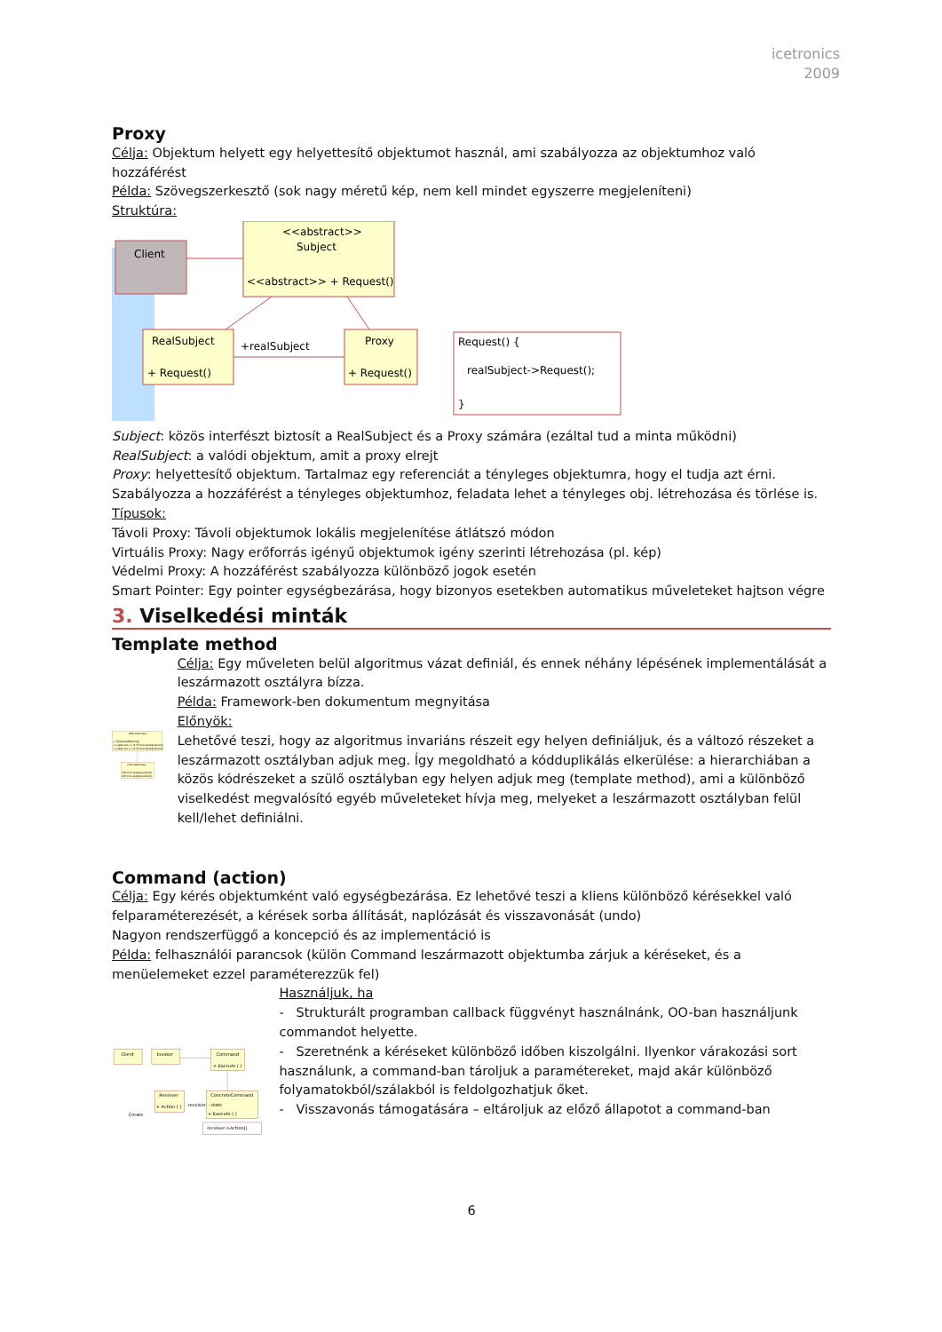icetronics
2009
Proxy
Célja: Objektum helyett egy helyettesítő objektumot használ, ami szabályozza az objektumhoz való hozzáférést
Példa: Szövegszerkesztő (sok nagy méretű kép, nem kell mindet egyszerre megjeleníteni)
Struktúra:
Client
<<abstract>>
Subject
<<abstract>> + Request()
RealSubject
+ Request()
Proxy
+ Request()
+realSubject
Request() {
realSubject->Request();
}
Subject: közös interfészt biztosít a RealSubject és a Proxy számára (ezáltal tud a minta működni)
RealSubject: a valódi objektum, amit a proxy elrejt
Proxy: helyettesítő objektum. Tartalmaz egy referenciát a tényleges objektumra, hogy el tudja azt érni. Szabályozza a hozzáférést a tényleges objektumhoz, feladata lehet a tényleges obj. létrehozása és törlése is.
Típusok:
Távoli Proxy: Távoli objektumok lokális megjelenítése átlátszó módon
Virtuális Proxy: Nagy erőforrás igényű objektumok igény szerinti létrehozása (pl. kép)
Védelmi Proxy: A hozzáférést szabályozza különböző jogok esetén
Smart Pointer: Egy pointer egységbezárása, hogy bizonyos esetekben automatikus műveleteket hajtson végre
3. Viselkedési minták
Template method
AbstractClass
+ TemplateMethod()
<<abstract>> # PrimitiveOperation1()
<<abstract>> # PrimitiveOperation2()
ConcreteClass
#PrimitiveOperation1()
#PrimitiveOperation2()
Célja: Egy műveleten belül algoritmus vázat definiál, és ennek néhány lépésének implementálását a leszármazott osztályra bízza.
Példa: Framework-ben dokumentum megnyitása
Előnyök:
Lehetővé teszi, hogy az algoritmus invariáns részeit egy helyen definiáljuk, és a változó részeket a leszármazott osztályban adjuk meg. Így megoldható a kódduplikálás elkerülése: a hierarchiában a közös kódrészeket a szülő osztályban egy helyen adjuk meg (template method), ami a különböző viselkedést megvalósító egyéb műveleteket hívja meg, melyeket a leszármazott osztályban felül kell/lehet definiálni.
Command (action)
Célja: Egy kérés objektumként való egységbezárása. Ez lehetővé teszi a kliens különböző kérésekkel való felparaméterezését, a kérések sorba állítását, naplózását és visszavonását (undo)
Nagyon rendszerfüggő a koncepció és az implementáció is
Példa: felhasználói parancsok (külön Command leszármazott objektumba zárjuk a kéréseket, és a menüelemeket ezzel paraméterezzük fel)
Client
Invoker
Command
+ Execute ( )
Receiver
+ Action ( )
ConcreteCommand
- state
+ Execute ( )
- receiver
Create
receiver->Action()
Használjuk, ha
- Strukturált programban callback függvényt használnánk, OO-ban használjunk commandot helyette.
- Szeretnénk a kéréseket különböző időben kiszolgálni. Ilyenkor várakozási sort használunk, a command-ban tároljuk a paramétereket, majd akár különböző folyamatokból/szálakból is feldolgozhatjuk őket.
- Visszavonás támogatására – eltároljuk az előző állapotot a command-ban
6